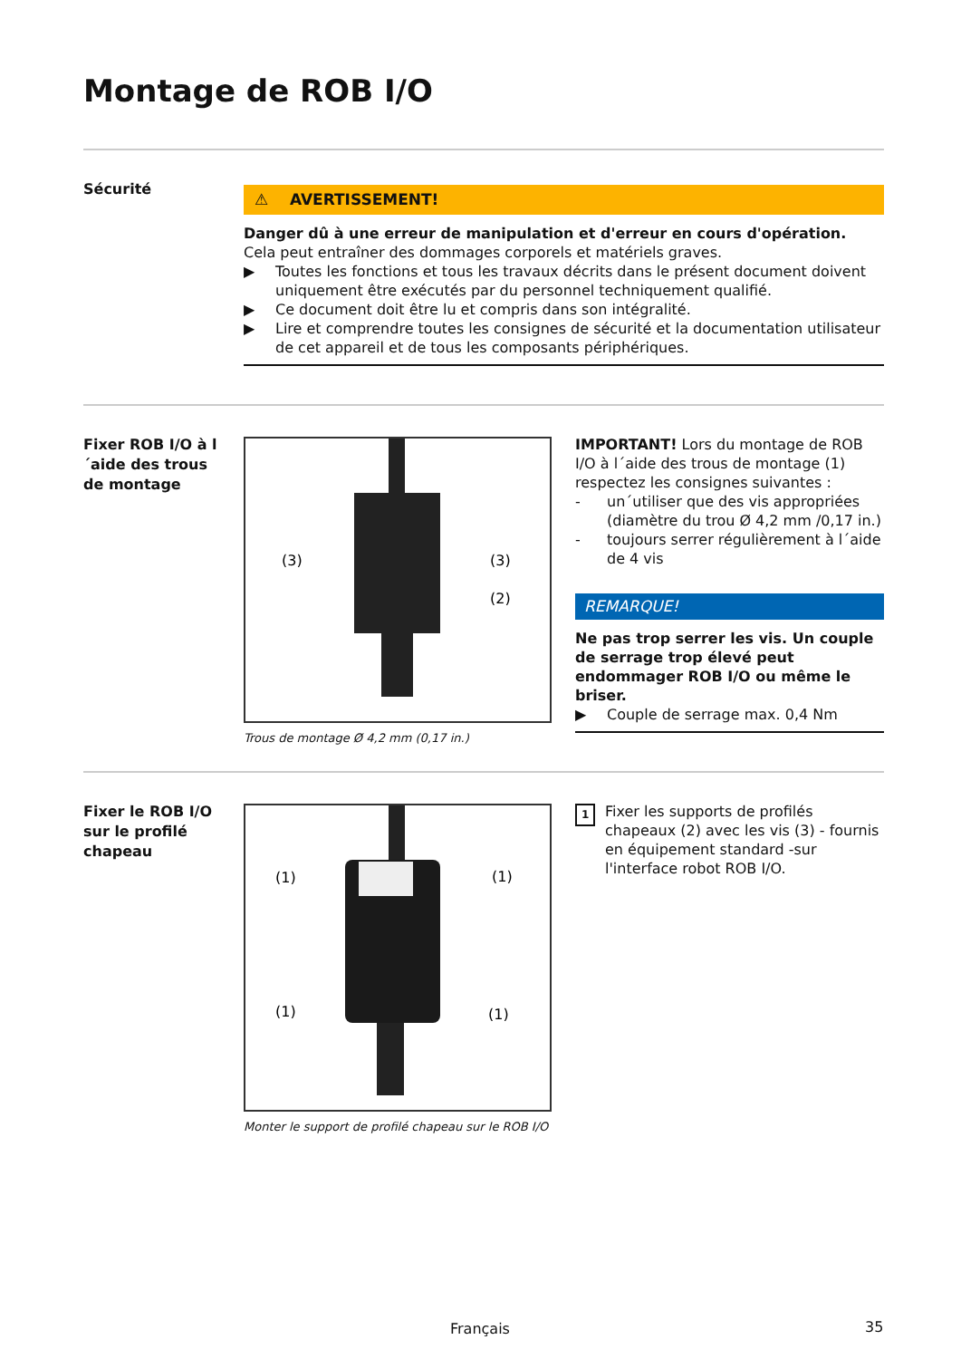Montage de ROB I/O
Sécurité
⚠ AVERTISSEMENT!
Danger dû à une erreur de manipulation et d'erreur en cours d'opération.
Cela peut entraîner des dommages corporels et matériels graves.
▶ Toutes les fonctions et tous les travaux décrits dans le présent document doivent uniquement être exécutés par du personnel techniquement qualifié.
▶ Ce document doit être lu et compris dans son intégralité.
▶ Lire et comprendre toutes les consignes de sécurité et la documentation utilisateur de cet appareil et de tous les composants périphériques.
Fixer ROB I/O à l´aide des trous de montage
(3)
(3)
(2)
Trous de montage Ø 4,2 mm (0,17 in.)
IMPORTANT! Lors du montage de ROB I/O à l´aide des trous de montage (1) respectez les consignes suivantes :
- un´utiliser que des vis appropriées (diamètre du trou Ø 4,2 mm /0,17 in.)
- toujours serrer régulièrement à l´aide de 4 vis
REMARQUE!
Ne pas trop serrer les vis. Un couple de serrage trop élevé peut endommager ROB I/O ou même le briser.
▶ Couple de serrage max. 0,4 Nm
Fixer le ROB I/O sur le profilé chapeau
(1)
(1)
(1)
(1)
Monter le support de profilé chapeau sur le ROB I/O
1 Fixer les supports de profilés chapeaux (2) avec les vis (3) - fournis en équipement standard -sur l'interface robot ROB I/O.
Français 35